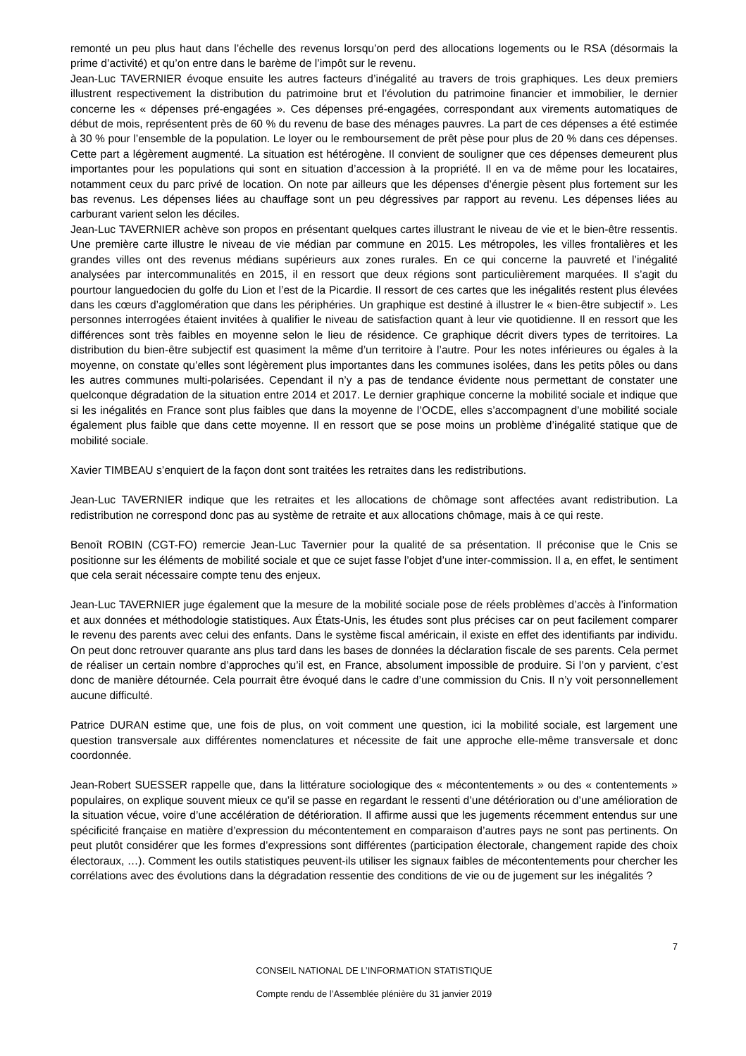remonté un peu plus haut dans l’échelle des revenus lorsqu’on perd des allocations logements ou le RSA (désormais la prime d’activité) et qu’on entre dans le barème de l’impôt sur le revenu.
Jean-Luc TAVERNIER évoque ensuite les autres facteurs d’inégalité au travers de trois graphiques. Les deux premiers illustrent respectivement la distribution du patrimoine brut et l’évolution du patrimoine financier et immobilier, le dernier concerne les « dépenses pré-engagées ». Ces dépenses pré-engagées, correspondant aux virements automatiques de début de mois, représentent près de 60 % du revenu de base des ménages pauvres. La part de ces dépenses a été estimée à 30 % pour l’ensemble de la population. Le loyer ou le remboursement de prêt pèse pour plus de 20 % dans ces dépenses. Cette part a légèrement augmenté. La situation est hétérogène. Il convient de souligner que ces dépenses demeurent plus importantes pour les populations qui sont en situation d’accession à la propriété. Il en va de même pour les locataires, notamment ceux du parc privé de location. On note par ailleurs que les dépenses d’énergie pèsent plus fortement sur les bas revenus. Les dépenses liées au chauffage sont un peu dégressives par rapport au revenu. Les dépenses liées au carburant varient selon les déciles.
Jean-Luc TAVERNIER achève son propos en présentant quelques cartes illustrant le niveau de vie et le bien-être ressentis. Une première carte illustre le niveau de vie médian par commune en 2015. Les métropoles, les villes frontalières et les grandes villes ont des revenus médians supérieurs aux zones rurales. En ce qui concerne la pauvreté et l’inégalité analysées par intercommunalités en 2015, il en ressort que deux régions sont particulièrement marquées. Il s’agit du pourtour languedocien du golfe du Lion et l’est de la Picardie. Il ressort de ces cartes que les inégalités restent plus élevées dans les cœurs d’agglomération que dans les périphéries. Un graphique est destiné à illustrer le « bien-être subjectif ». Les personnes interrogées étaient invitées à qualifier le niveau de satisfaction quant à leur vie quotidienne. Il en ressort que les différences sont très faibles en moyenne selon le lieu de résidence. Ce graphique décrit divers types de territoires. La distribution du bien-être subjectif est quasiment la même d’un territoire à l’autre. Pour les notes inférieures ou égales à la moyenne, on constate qu’elles sont légèrement plus importantes dans les communes isolées, dans les petits pôles ou dans les autres communes multi-polarisées. Cependant il n’y a pas de tendance évidente nous permettant de constater une quelconque dégradation de la situation entre 2014 et 2017. Le dernier graphique concerne la mobilité sociale et indique que si les inégalités en France sont plus faibles que dans la moyenne de l’OCDE, elles s’accompagnent d’une mobilité sociale également plus faible que dans cette moyenne. Il en ressort que se pose moins un problème d’inégalité statique que de mobilité sociale.
Xavier TIMBEAU s’enquiert de la façon dont sont traitées les retraites dans les redistributions.
Jean-Luc TAVERNIER indique que les retraites et les allocations de chômage sont affectées avant redistribution. La redistribution ne correspond donc pas au système de retraite et aux allocations chômage, mais à ce qui reste.
Benoît ROBIN (CGT-FO) remercie Jean-Luc Tavernier pour la qualité de sa présentation. Il préconise que le Cnis se positionne sur les éléments de mobilité sociale et que ce sujet fasse l’objet d’une inter-commission. Il a, en effet, le sentiment que cela serait nécessaire compte tenu des enjeux.
Jean-Luc TAVERNIER juge également que la mesure de la mobilité sociale pose de réels problèmes d’accès à l’information et aux données et méthodologie statistiques. Aux États-Unis, les études sont plus précises car on peut facilement comparer le revenu des parents avec celui des enfants. Dans le système fiscal américain, il existe en effet des identifiants par individu. On peut donc retrouver quarante ans plus tard dans les bases de données la déclaration fiscale de ses parents. Cela permet de réaliser un certain nombre d’approches qu’il est, en France, absolument impossible de produire. Si l’on y parvient, c’est donc de manière détournée. Cela pourrait être évoqué dans le cadre d’une commission du Cnis. Il n’y voit personnellement aucune difficulté.
Patrice DURAN estime que, une fois de plus, on voit comment une question, ici la mobilité sociale, est largement une question transversale aux différentes nomenclatures et nécessite de fait une approche elle-même transversale et donc coordonnée.
Jean-Robert SUESSER rappelle que, dans la littérature sociologique des « mécontentements » ou des « contentements » populaires, on explique souvent mieux ce qu’il se passe en regardant le ressenti d’une détérioration ou d’une amélioration de la situation vécue, voire d’une accélération de détérioration. Il affirme aussi que les jugements récemment entendus sur une spécificité française en matière d’expression du mécontentement en comparaison d’autres pays ne sont pas pertinents. On peut plutôt considérer que les formes d’expressions sont différentes (participation électorale, changement rapide des choix électoraux, …). Comment les outils statistiques peuvent-ils utiliser les signaux faibles de mécontentements pour chercher les corrélations avec des évolutions dans la dégradation ressentie des conditions de vie ou de jugement sur les inégalités ?
7
CONSEIL NATIONAL DE L’INFORMATION STATISTIQUE
Compte rendu de l’Assemblée plénière du 31 janvier 2019